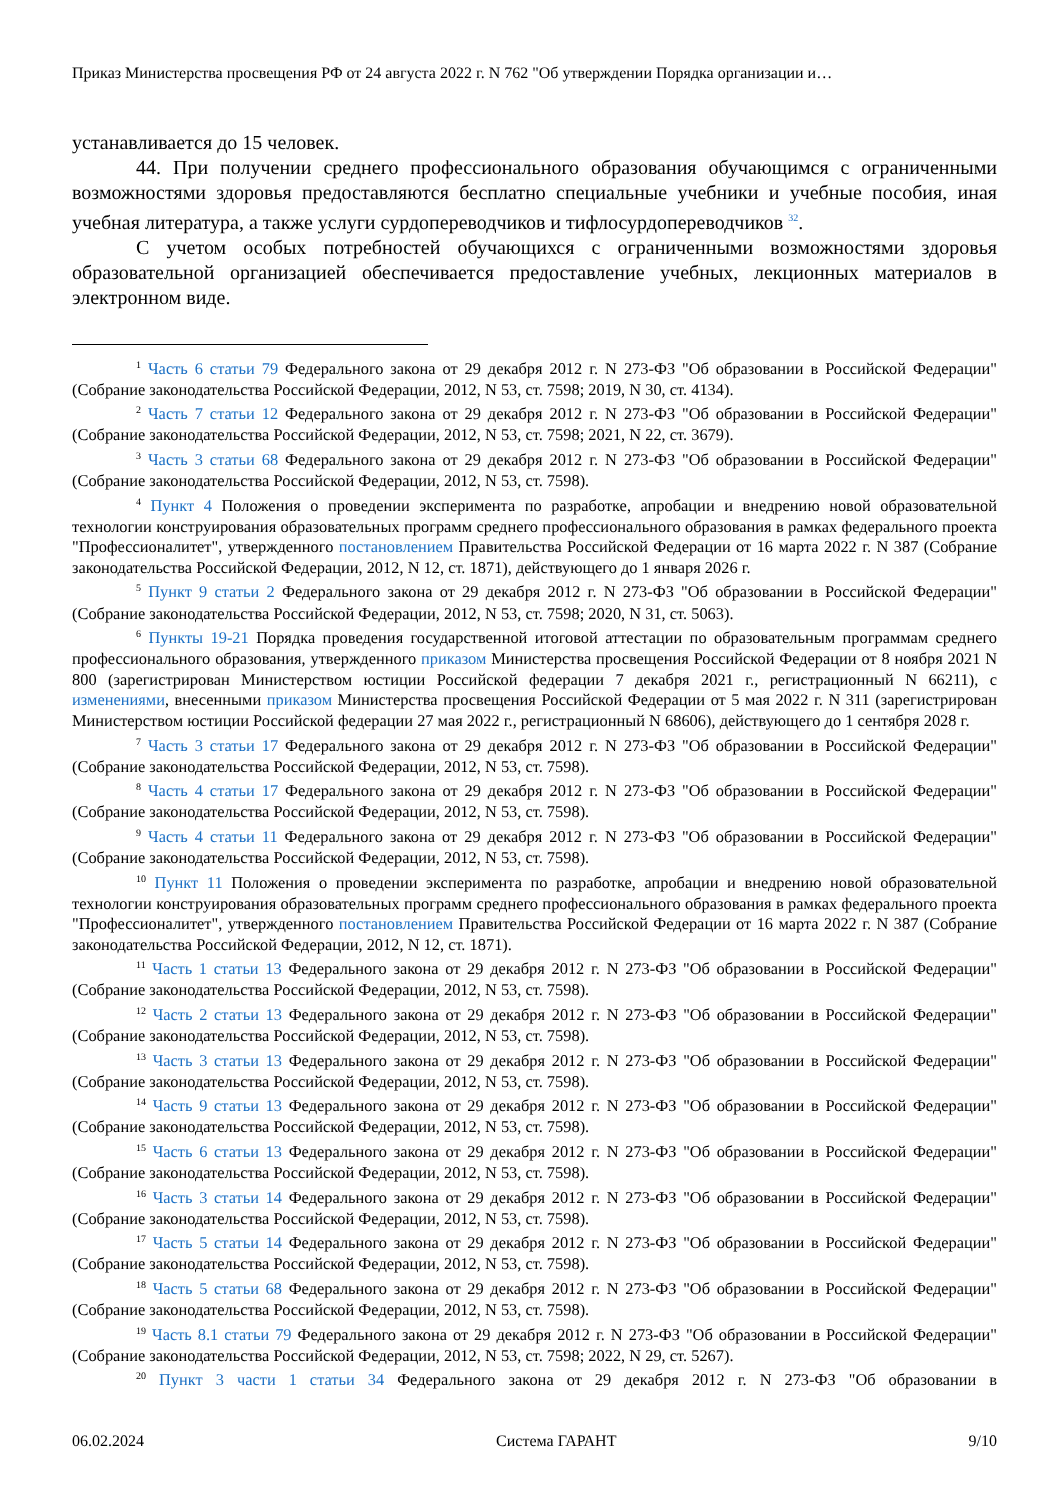Приказ Министерства просвещения РФ от 24 августа 2022 г. N 762 "Об утверждении Порядка организации и…
устанавливается до 15 человек.
44. При получении среднего профессионального образования обучающимся с ограниченными возможностями здоровья предоставляются бесплатно специальные учебники и учебные пособия, иная учебная литература, а также услуги сурдопереводчиков и тифлосурдопереводчиков <sup>32</sup>.
С учетом особых потребностей обучающихся с ограниченными возможностями здоровья образовательной организацией обеспечивается предоставление учебных, лекционных материалов в электронном виде.
<sup>1</sup> Часть 6 статьи 79 Федерального закона от 29 декабря 2012 г. N 273-ФЗ "Об образовании в Российской Федерации" (Собрание законодательства Российской Федерации, 2012, N 53, ст. 7598; 2019, N 30, ст. 4134).
<sup>2</sup> Часть 7 статьи 12 Федерального закона от 29 декабря 2012 г. N 273-ФЗ "Об образовании в Российской Федерации" (Собрание законодательства Российской Федерации, 2012, N 53, ст. 7598; 2021, N 22, ст. 3679).
<sup>3</sup> Часть 3 статьи 68 Федерального закона от 29 декабря 2012 г. N 273-ФЗ "Об образовании в Российской Федерации" (Собрание законодательства Российской Федерации, 2012, N 53, ст. 7598).
<sup>4</sup> Пункт 4 Положения о проведении эксперимента по разработке, апробации и внедрению новой образовательной технологии конструирования образовательных программ среднего профессионального образования в рамках федерального проекта "Профессионалитет", утвержденного постановлением Правительства Российской Федерации от 16 марта 2022 г. N 387 (Собрание законодательства Российской Федерации, 2012, N 12, ст. 1871), действующего до 1 января 2026 г.
<sup>5</sup> Пункт 9 статьи 2 Федерального закона от 29 декабря 2012 г. N 273-ФЗ "Об образовании в Российской Федерации" (Собрание законодательства Российской Федерации, 2012, N 53, ст. 7598; 2020, N 31, ст. 5063).
<sup>6</sup> Пункты 19-21 Порядка проведения государственной итоговой аттестации по образовательным программам среднего профессионального образования, утвержденного приказом Министерства просвещения Российской Федерации от 8 ноября 2021 N 800 (зарегистрирован Министерством юстиции Российской федерации 7 декабря 2021 г., регистрационный N 66211), с изменениями, внесенными приказом Министерства просвещения Российской Федерации от 5 мая 2022 г. N 311 (зарегистрирован Министерством юстиции Российской федерации 27 мая 2022 г., регистрационный N 68606), действующего до 1 сентября 2028 г.
<sup>7</sup> Часть 3 статьи 17 Федерального закона от 29 декабря 2012 г. N 273-ФЗ "Об образовании в Российской Федерации" (Собрание законодательства Российской Федерации, 2012, N 53, ст. 7598).
<sup>8</sup> Часть 4 статьи 17 Федерального закона от 29 декабря 2012 г. N 273-ФЗ "Об образовании в Российской Федерации" (Собрание законодательства Российской Федерации, 2012, N 53, ст. 7598).
<sup>9</sup> Часть 4 статьи 11 Федерального закона от 29 декабря 2012 г. N 273-ФЗ "Об образовании в Российской Федерации" (Собрание законодательства Российской Федерации, 2012, N 53, ст. 7598).
<sup>10</sup> Пункт 11 Положения о проведении эксперимента по разработке, апробации и внедрению новой образовательной технологии конструирования образовательных программ среднего профессионального образования в рамках федерального проекта "Профессионалитет", утвержденного постановлением Правительства Российской Федерации от 16 марта 2022 г. N 387 (Собрание законодательства Российской Федерации, 2012, N 12, ст. 1871).
<sup>11</sup> Часть 1 статьи 13 Федерального закона от 29 декабря 2012 г. N 273-ФЗ "Об образовании в Российской Федерации" (Собрание законодательства Российской Федерации, 2012, N 53, ст. 7598).
<sup>12</sup> Часть 2 статьи 13 Федерального закона от 29 декабря 2012 г. N 273-ФЗ "Об образовании в Российской Федерации" (Собрание законодательства Российской Федерации, 2012, N 53, ст. 7598).
<sup>13</sup> Часть 3 статьи 13 Федерального закона от 29 декабря 2012 г. N 273-ФЗ "Об образовании в Российской Федерации" (Собрание законодательства Российской Федерации, 2012, N 53, ст. 7598).
<sup>14</sup> Часть 9 статьи 13 Федерального закона от 29 декабря 2012 г. N 273-ФЗ "Об образовании в Российской Федерации" (Собрание законодательства Российской Федерации, 2012, N 53, ст. 7598).
<sup>15</sup> Часть 6 статьи 13 Федерального закона от 29 декабря 2012 г. N 273-ФЗ "Об образовании в Российской Федерации" (Собрание законодательства Российской Федерации, 2012, N 53, ст. 7598).
<sup>16</sup> Часть 3 статьи 14 Федерального закона от 29 декабря 2012 г. N 273-ФЗ "Об образовании в Российской Федерации" (Собрание законодательства Российской Федерации, 2012, N 53, ст. 7598).
<sup>17</sup> Часть 5 статьи 14 Федерального закона от 29 декабря 2012 г. N 273-ФЗ "Об образовании в Российской Федерации" (Собрание законодательства Российской Федерации, 2012, N 53, ст. 7598).
<sup>18</sup> Часть 5 статьи 68 Федерального закона от 29 декабря 2012 г. N 273-ФЗ "Об образовании в Российской Федерации" (Собрание законодательства Российской Федерации, 2012, N 53, ст. 7598).
<sup>19</sup> Часть 8.1 статьи 79 Федерального закона от 29 декабря 2012 г. N 273-ФЗ "Об образовании в Российской Федерации" (Собрание законодательства Российской Федерации, 2012, N 53, ст. 7598; 2022, N 29, ст. 5267).
<sup>20</sup> Пункт 3 части 1 статьи 34 Федерального закона от 29 декабря 2012 г. N 273-ФЗ "Об образовании в
06.02.2024 Система ГАРАНТ 9/10